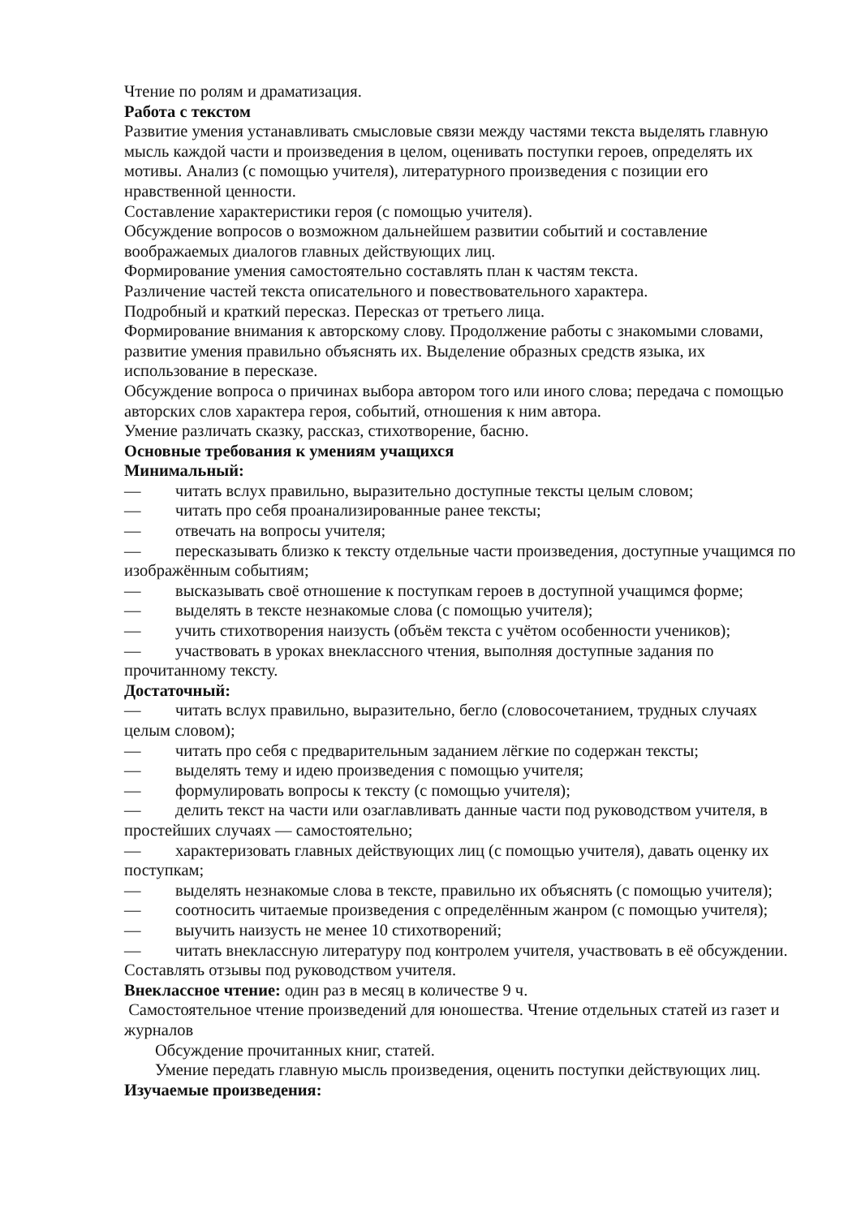Чтение по ролям и драматизация.
Работа с текстом
Развитие умения устанавливать смысловые связи между частями текста выделять главную мысль каждой части и произведения в целом, оценивать поступки героев, определять их мотивы. Анализ (с помощью учителя), литературного произведения с позиции его нравственной ценности.
Составление характеристики героя (с помощью учителя).
Обсуждение вопросов о возможном дальнейшем развитии событий и составление воображаемых диалогов главных действующих лиц.
Формирование умения самостоятельно составлять план к частям текста.
Различение частей текста описательного и повествовательного характера.
Подробный и краткий пересказ. Пересказ от третьего лица.
Формирование внимания к авторскому слову. Продолжение работы с знакомыми словами, развитие умения правильно объяснять их. Выделение образных средств языка, их использование в пересказе.
Обсуждение вопроса о причинах выбора автором того или иного слова; передача с помощью авторских слов характера героя, событий, отношения к ним автора.
Умение различать сказку, рассказ, стихотворение, басню.
Основные требования к умениям учащихся
Минимальный:
— читать вслух правильно, выразительно доступные тексты целым словом;
— читать про себя проанализированные ранее тексты;
— отвечать на вопросы учителя;
— пересказывать близко к тексту отдельные части произведения, доступные учащимся по изображённым событиям;
— высказывать своё отношение к поступкам героев в доступной учащимся форме;
— выделять в тексте незнакомые слова (с помощью учителя);
— учить стихотворения наизусть (объём текста с учётом особенности учеников);
— участвовать в уроках внеклассного чтения, выполняя доступные задания по прочитанному тексту.
Достаточный:
— читать вслух правильно, выразительно, бегло (словосочетанием, трудных случаях целым словом);
— читать про себя с предварительным заданием лёгкие по содержан тексты;
— выделять тему и идею произведения с помощью учителя;
— формулировать вопросы к тексту (с помощью учителя);
— делить текст на части или озаглавливать данные части под руководством учителя, в простейших случаях — самостоятельно;
— характеризовать главных действующих лиц (с помощью учителя), давать оценку их поступкам;
— выделять незнакомые слова в тексте, правильно их объяснять (с помощью учителя);
— соотносить читаемые произведения с определённым жанром (с помощью учителя);
— выучить наизусть не менее 10 стихотворений;
— читать внеклассную литературу под контролем учителя, участвовать в её обсуждении. Составлять отзывы под руководством учителя.
Внеклассное чтение: один раз в месяц в количестве 9 ч.
Самостоятельное чтение произведений для юношества. Чтение отдельных статей из газет и журналов
Обсуждение прочитанных книг, статей.
Умение передать главную мысль произведения, оценить поступки действующих лиц.
Изучаемые произведения: